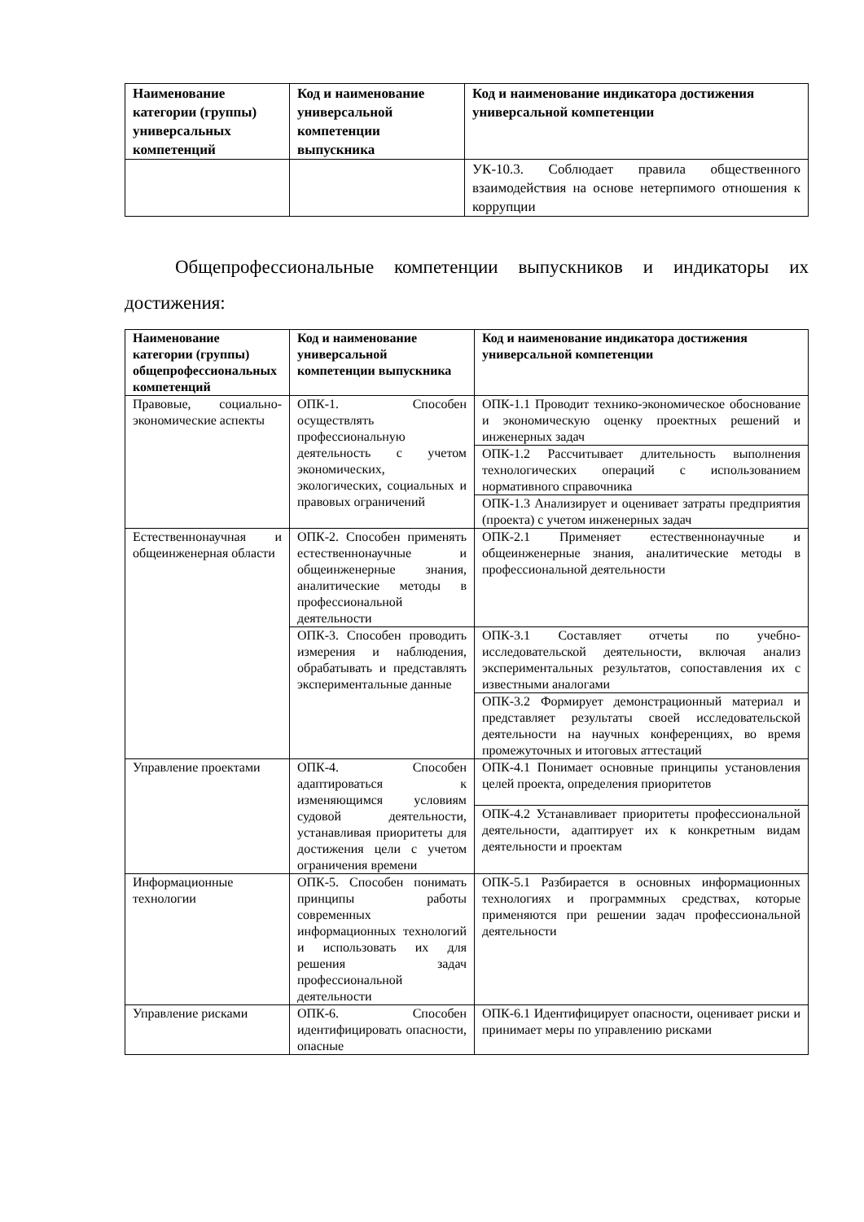| Наименование категории (группы) универсальных компетенций | Код и наименование универсальной компетенции выпускника | Код и наименование индикатора достижения универсальной компетенции |
| --- | --- | --- |
| | | УК-10.3. Соблюдает правила общественного взаимодействия на основе нетерпимого отношения к коррупции |
Общепрофессиональные компетенции выпускников и индикаторы их достижения:
| Наименование категории (группы) общепрофессиональных компетенций | Код и наименование универсальной компетенции выпускника | Код и наименование индикатора достижения универсальной компетенции |
| --- | --- | --- |
| Правовые, социально-экономические аспекты | ОПК-1. Способен осуществлять профессиональную деятельность с учетом экономических, экологических, социальных и правовых ограничений | ОПК-1.1 Проводит технико-экономическое обоснование и экономическую оценку проектных решений и инженерных задач |
| | | ОПК-1.2 Рассчитывает длительность выполнения технологических операций с использованием нормативного справочника |
| | | ОПК-1.3 Анализирует и оценивает затраты предприятия (проекта) с учетом инженерных задач |
| Естественнонаучная и общеинженерная области | ОПК-2. Способен применять естественнонаучные и общеинженерные знания, аналитические методы в профессиональной деятельности | ОПК-2.1 Применяет естественнонаучные и общеинженерные знания, аналитические методы в профессиональной деятельности |
| | ОПК-3. Способен проводить измерения и наблюдения, обрабатывать и представлять экспериментальные данные | ОПК-3.1 Составляет отчеты по учебно-исследовательской деятельности, включая анализ экспериментальных результатов, сопоставления их с известными аналогами |
| | | ОПК-3.2 Формирует демонстрационный материал и представляет результаты своей исследовательской деятельности на научных конференциях, во время промежуточных и итоговых аттестаций |
| Управление проектами | ОПК-4. Способен адаптироваться к изменяющимся условиям судовой деятельности, устанавливая приоритеты для достижения цели с учетом ограничения времени | ОПК-4.1 Понимает основные принципы установления целей проекта, определения приоритетов |
| | | ОПК-4.2 Устанавливает приоритеты профессиональной деятельности, адаптирует их к конкретным видам деятельности и проектам |
| Информационные технологии | ОПК-5. Способен понимать принципы работы современных информационных технологий и использовать их для решения задач профессиональной деятельности | ОПК-5.1 Разбирается в основных информационных технологиях и программных средствах, которые применяются при решении задач профессиональной деятельности |
| Управление рисками | ОПК-6. Способен идентифицировать опасности, опасные | ОПК-6.1 Идентифицирует опасности, оценивает риски и принимает меры по управлению рисками |